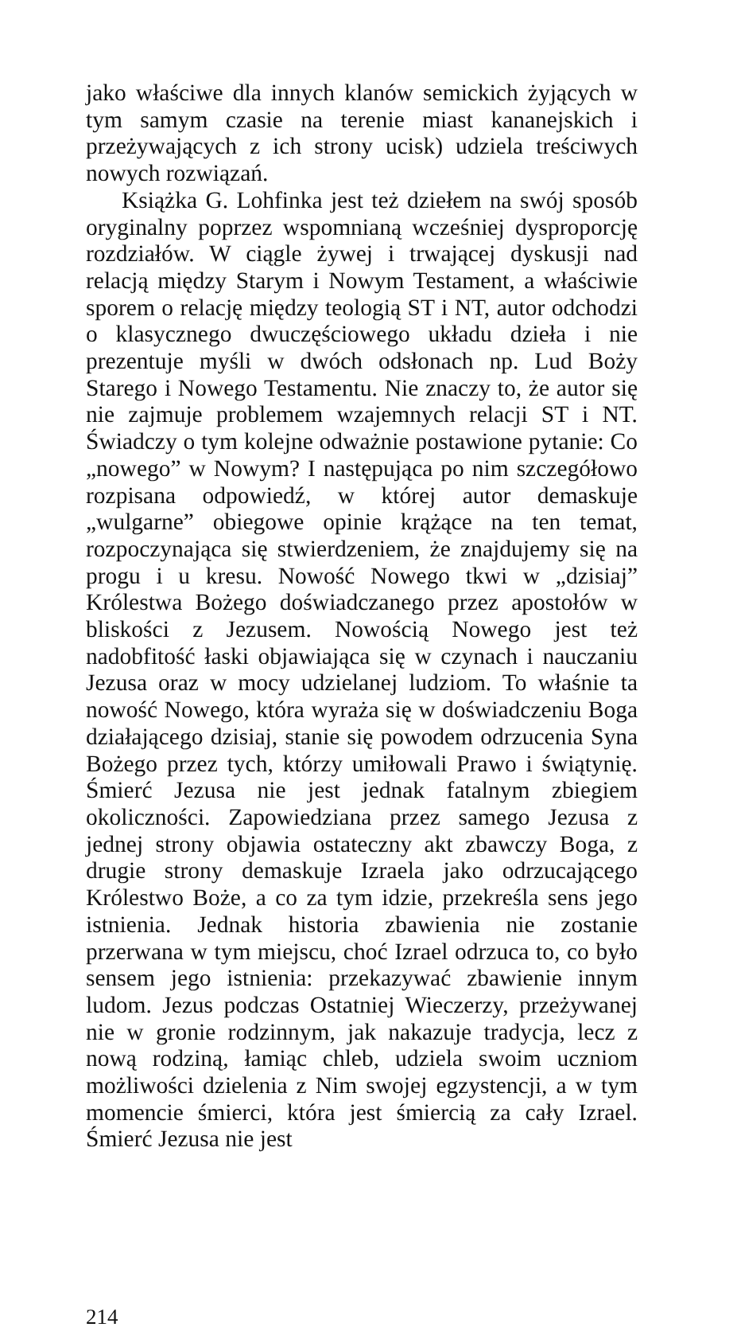jako właściwe dla innych klanów semickich żyjących w tym samym czasie na terenie miast kananejskich i przeżywających z ich strony ucisk) udziela treściwych nowych rozwiązań.
Książka G. Lohfinka jest też dziełem na swój sposób oryginalny poprzez wspomnianą wcześniej dysproporcję rozdziałów. W ciągle żywej i trwającej dyskusji nad relacją między Starym i Nowym Testament, a właściwie sporem o relację między teologią ST i NT, autor odchodzi o klasycznego dwuczęściowego układu dzieła i nie prezentuje myśli w dwóch odsłonach np. Lud Boży Starego i Nowego Testamentu. Nie znaczy to, że autor się nie zajmuje problemem wzajemnych relacji ST i NT. Świadczy o tym kolejne odważnie postawione pytanie: Co „nowego” w Nowym? I następująca po nim szczegółowo rozpisana odpowiedź, w której autor demaskuje „wulgarne” obiegowe opinie krążące na ten temat, rozpoczynająca się stwierdzeniem, że znajdujemy się na progu i u kresu. Nowość Nowego tkwi w „dzisiaj” Królestwa Bożego doświadczanego przez apostołów w bliskości z Jezusem. Nowością Nowego jest też nadobfitość łaski objawiająca się w czynach i nauczaniu Jezusa oraz w mocy udzielanej ludziom. To właśnie ta nowość Nowego, która wyraża się w doświadczeniu Boga działającego dzisiaj, stanie się powodem odrzucenia Syna Bożego przez tych, którzy umiłowali Prawo i świątynię. Śmierć Jezusa nie jest jednak fatalnym zbiegiem okoliczności. Zapowiedziana przez samego Jezusa z jednej strony objawia ostateczny akt zbawczy Boga, z drugie strony demaskuje Izraela jako odrzucającego Królestwo Boże, a co za tym idzie, przekreśla sens jego istnienia. Jednak historia zbawienia nie zostanie przerwana w tym miejscu, choć Izrael odrzuca to, co było sensem jego istnienia: przekazywać zbawienie innym ludom. Jezus podczas Ostatniej Wieczerzy, przeżywanej nie w gronie rodzinnym, jak nakazuje tradycja, lecz z nową rodziną, łamiąc chleb, udziela swoim uczniom możliwości dzielenia z Nim swojej egzystencji, a w tym momencie śmierci, która jest śmiercią za cały Izrael. Śmierć Jezusa nie jest
214